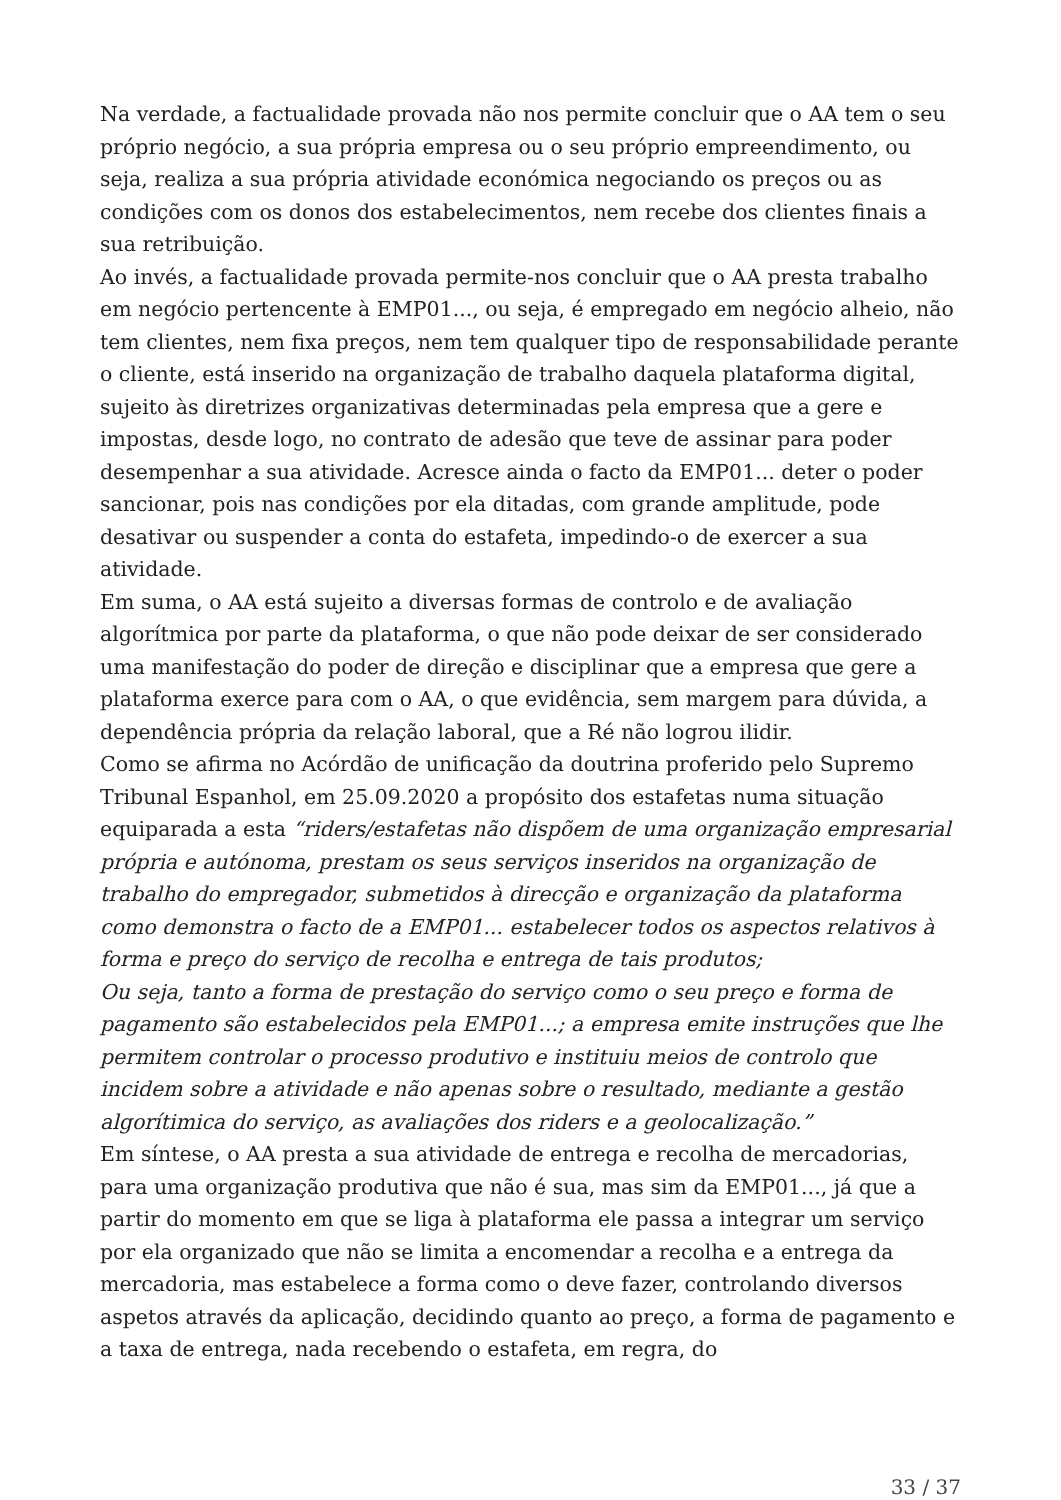Na verdade, a factualidade provada não nos permite concluir que o AA tem o seu próprio negócio, a sua própria empresa ou o seu próprio empreendimento, ou seja, realiza a sua própria atividade económica negociando os preços ou as condições com os donos dos estabelecimentos, nem recebe dos clientes finais a sua retribuição.
Ao invés, a factualidade provada permite-nos concluir que o AA presta trabalho em negócio pertencente à EMP01..., ou seja, é empregado em negócio alheio, não tem clientes, nem fixa preços, nem tem qualquer tipo de responsabilidade perante o cliente, está inserido na organização de trabalho daquela plataforma digital, sujeito às diretrizes organizativas determinadas pela empresa que a gere e impostas, desde logo, no contrato de adesão que teve de assinar para poder desempenhar a sua atividade. Acresce ainda o facto da EMP01... deter o poder sancionar, pois nas condições por ela ditadas, com grande amplitude, pode desativar ou suspender a conta do estafeta, impedindo-o de exercer a sua atividade.
Em suma, o AA está sujeito a diversas formas de controlo e de avaliação algorítmica por parte da plataforma, o que não pode deixar de ser considerado uma manifestação do poder de direção e disciplinar que a empresa que gere a plataforma exerce para com o AA, o que evidência, sem margem para dúvida, a dependência própria da relação laboral, que a Ré não logrou ilidir.
Como se afirma no Acórdão de unificação da doutrina proferido pelo Supremo Tribunal Espanhol, em 25.09.2020 a propósito dos estafetas numa situação equiparada a esta “riders/estafetas não dispõem de uma organização empresarial própria e autónoma, prestam os seus serviços inseridos na organização de trabalho do empregador, submetidos à direcção e organização da plataforma como demonstra o facto de a EMP01... estabelecer todos os aspectos relativos à forma e preço do serviço de recolha e entrega de tais produtos;
Ou seja, tanto a forma de prestação do serviço como o seu preço e forma de pagamento são estabelecidos pela EMP01...; a empresa emite instruções que lhe permitem controlar o processo produtivo e instituiu meios de controlo que incidem sobre a atividade e não apenas sobre o resultado, mediante a gestão algorítimica do serviço, as avaliações dos riders e a geolocalização.”
Em síntese, o AA presta a sua atividade de entrega e recolha de mercadorias, para uma organização produtiva que não é sua, mas sim da EMP01..., já que a partir do momento em que se liga à plataforma ele passa a integrar um serviço por ela organizado que não se limita a encomendar a recolha e a entrega da mercadoria, mas estabelece a forma como o deve fazer, controlando diversos aspetos através da aplicação, decidindo quanto ao preço, a forma de pagamento e a taxa de entrega, nada recebendo o estafeta, em regra, do
33 / 37